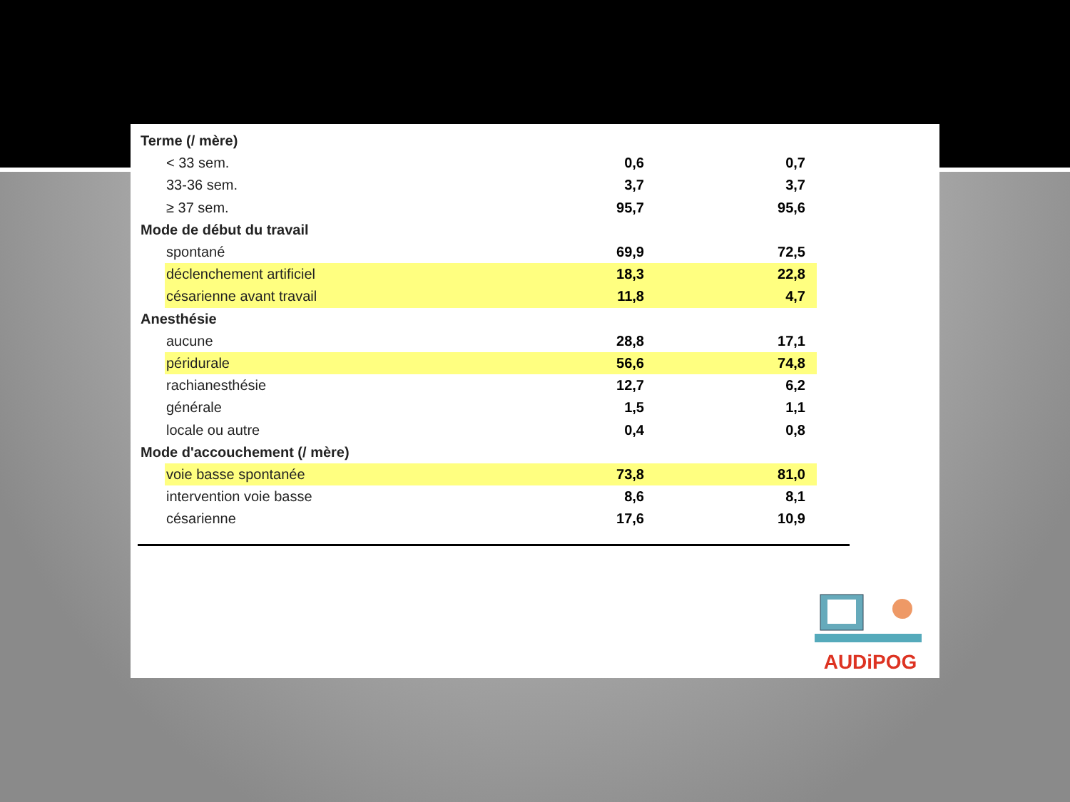| Terme (/ mère) | | | |
| < 33 sem. | 0,6 | 0,7 | |
| 33-36 sem. | 3,7 | 3,7 | |
| ≥ 37 sem. | 95,7 | 95,6 | |
| Mode de début du travail | | | |
| spontané | 69,9 | 72,5 | |
| déclenchement artificiel | 18,3 | 22,8 | |
| césarienne avant travail | 11,8 | 4,7 | |
| Anesthésie | | | |
| aucune | 28,8 | 17,1 | |
| péridurale | 56,6 | 74,8 | |
| rachianesthésie | 12,7 | 6,2 | |
| générale | 1,5 | 1,1 | |
| locale ou autre | 0,4 | 0,8 | |
| Mode d'accouchement (/ mère) | | | |
| voie basse spontanée | 73,8 | 81,0 | |
| intervention voie basse | 8,6 | 8,1 | |
| césarienne | 17,6 | 10,9 | |
AUDiPOG